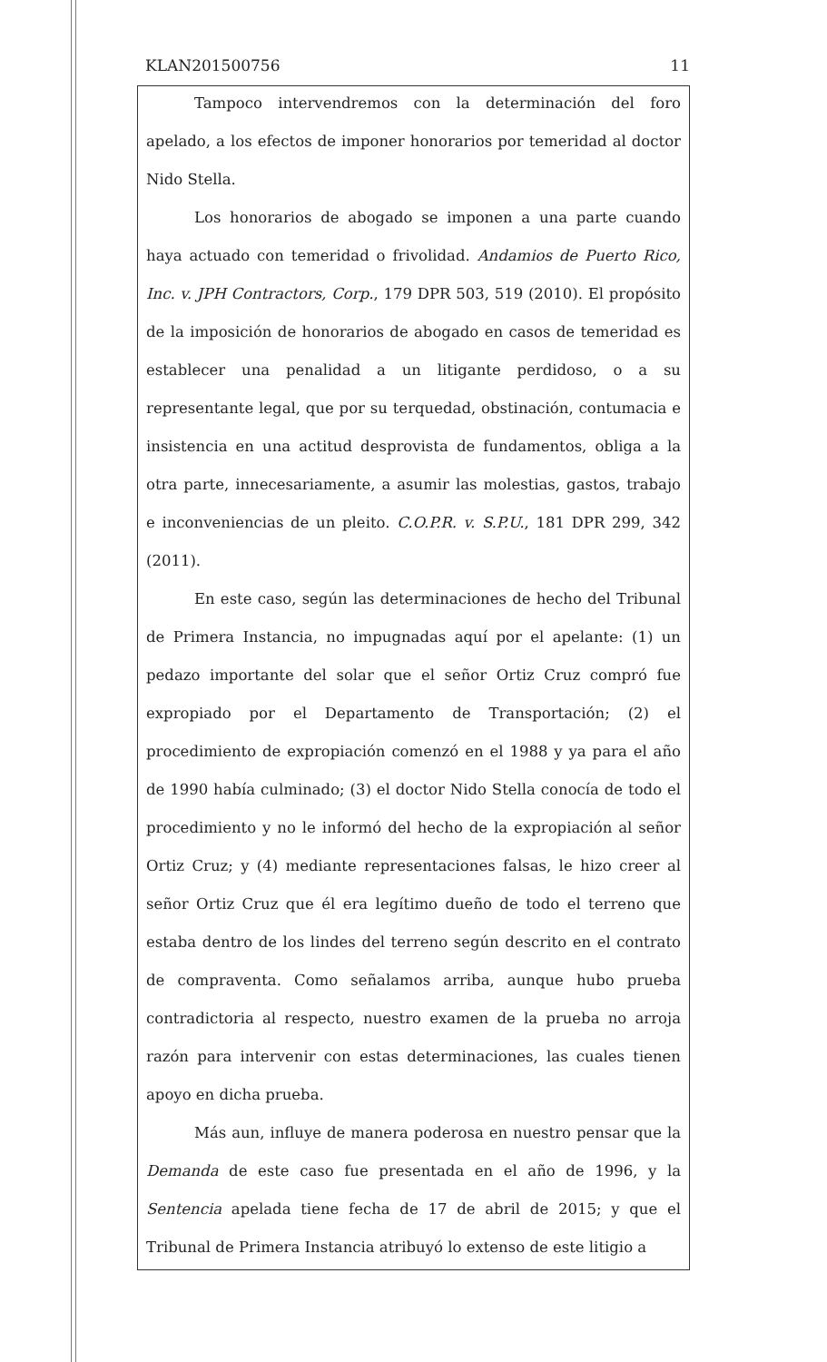KLAN201500756 11
Tampoco intervendremos con la determinación del foro apelado, a los efectos de imponer honorarios por temeridad al doctor Nido Stella.
Los honorarios de abogado se imponen a una parte cuando haya actuado con temeridad o frivolidad. Andamios de Puerto Rico, Inc. v. JPH Contractors, Corp., 179 DPR 503, 519 (2010). El propósito de la imposición de honorarios de abogado en casos de temeridad es establecer una penalidad a un litigante perdidoso, o a su representante legal, que por su terquedad, obstinación, contumacia e insistencia en una actitud desprovista de fundamentos, obliga a la otra parte, innecesariamente, a asumir las molestias, gastos, trabajo e inconveniencias de un pleito. C.O.P.R. v. S.P.U., 181 DPR 299, 342 (2011).
En este caso, según las determinaciones de hecho del Tribunal de Primera Instancia, no impugnadas aquí por el apelante: (1) un pedazo importante del solar que el señor Ortiz Cruz compró fue expropiado por el Departamento de Transportación; (2) el procedimiento de expropiación comenzó en el 1988 y ya para el año de 1990 había culminado; (3) el doctor Nido Stella conocía de todo el procedimiento y no le informó del hecho de la expropiación al señor Ortiz Cruz; y (4) mediante representaciones falsas, le hizo creer al señor Ortiz Cruz que él era legítimo dueño de todo el terreno que estaba dentro de los lindes del terreno según descrito en el contrato de compraventa. Como señalamos arriba, aunque hubo prueba contradictoria al respecto, nuestro examen de la prueba no arroja razón para intervenir con estas determinaciones, las cuales tienen apoyo en dicha prueba.
Más aun, influye de manera poderosa en nuestro pensar que la Demanda de este caso fue presentada en el año de 1996, y la Sentencia apelada tiene fecha de 17 de abril de 2015; y que el Tribunal de Primera Instancia atribuyó lo extenso de este litigio a